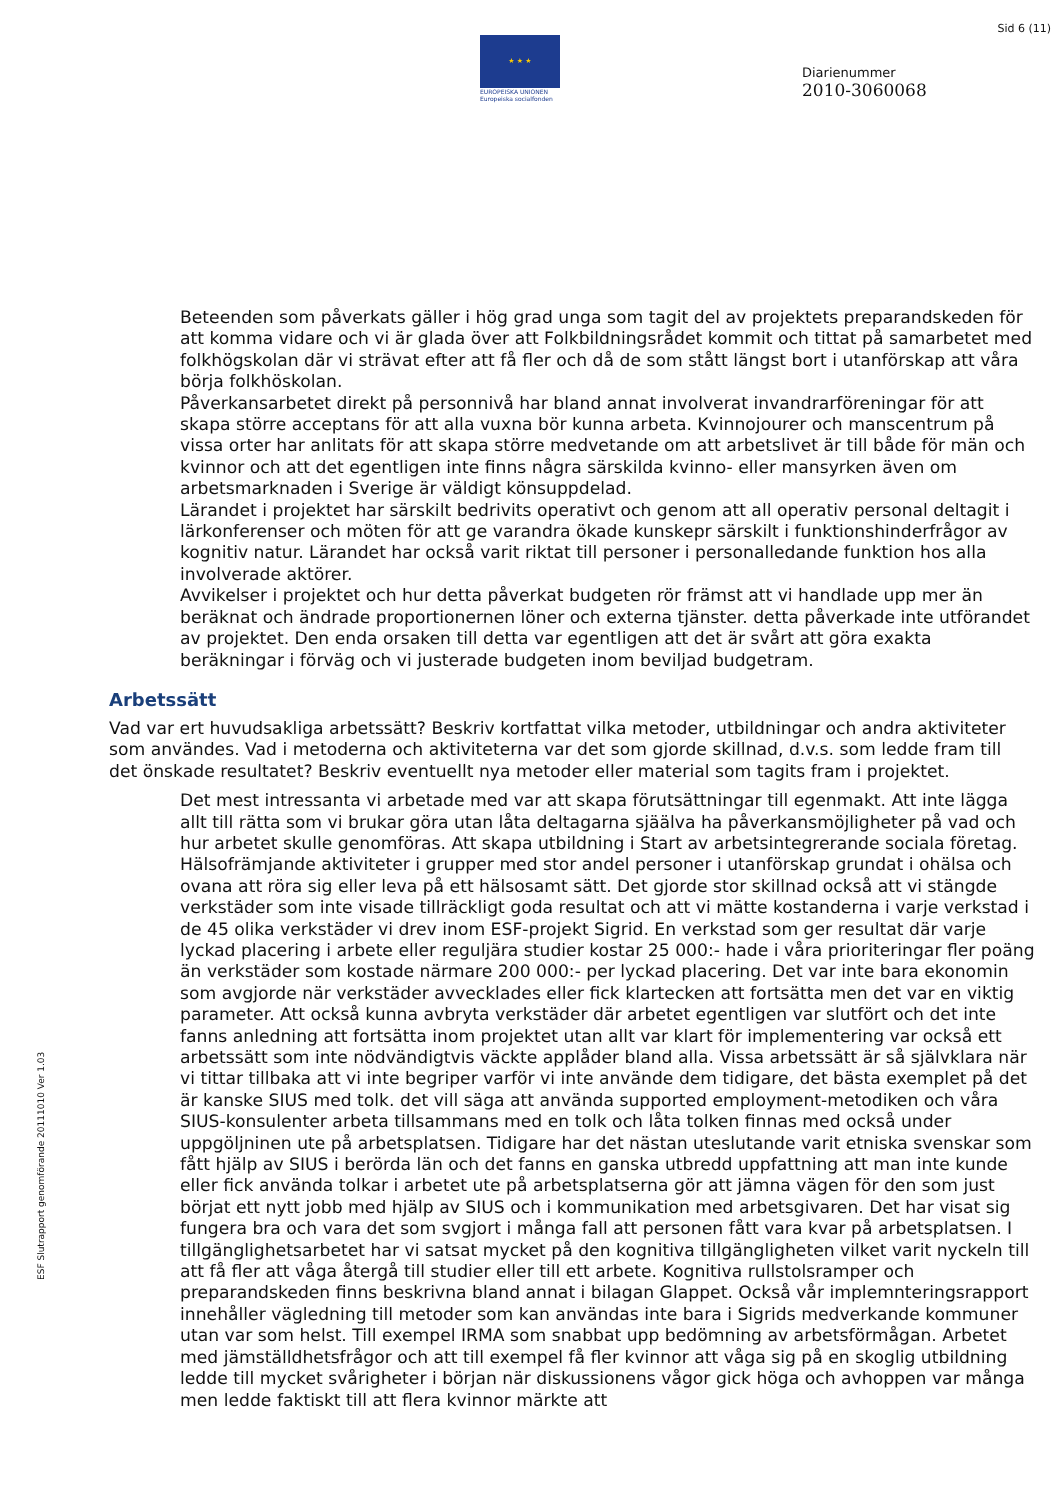Sid 6 (11)
★ ★ ★
EUROPEISKA UNIONEN
Europeiska socialfonden
Diarienummer
2010-3060068
Beteenden som påverkats gäller i hög grad unga som tagit del av projektets preparandskeden för att komma vidare och vi är glada över att Folkbildningsrådet kommit och tittat på samarbetet med folkhögskolan där vi strävat efter att få fler och då de som stått längst bort i utanförskap att våra börja folkhöskolan.
Påverkansarbetet direkt på personnivå har bland annat involverat invandrarföreningar för att skapa större acceptans för att alla vuxna bör kunna arbeta. Kvinnojourer och manscentrum på vissa orter har anlitats för att skapa större medvetande om att arbetslivet är till både för män och kvinnor och att det egentligen inte finns några särskilda kvinno- eller mansyrken även om arbetsmarknaden i Sverige är väldigt könsuppdelad.
Lärandet i projektet har särskilt bedrivits operativt och genom att all operativ personal deltagit i lärkonferenser och möten för att ge varandra ökade kunskepr särskilt i funktionshinderfrågor av kognitiv natur. Lärandet har också varit riktat till personer i personalledande funktion hos alla involverade aktörer.
Avvikelser i projektet och hur detta påverkat budgeten rör främst att vi handlade upp mer än beräknat och ändrade proportionernen löner och externa tjänster. detta påverkade inte utförandet av projektet. Den enda orsaken till detta var egentligen att det är svårt att göra exakta beräkningar i förväg och vi justerade budgeten inom beviljad budgetram.
Arbetssätt
Vad var ert huvudsakliga arbetssätt? Beskriv kortfattat vilka metoder, utbildningar och andra aktiviteter som användes. Vad i metoderna och aktiviteterna var det som gjorde skillnad, d.v.s. som ledde fram till det önskade resultatet? Beskriv eventuellt nya metoder eller material som tagits fram i projektet.
Det mest intressanta vi arbetade med var att skapa förutsättningar till egenmakt. Att inte lägga allt till rätta som vi brukar göra utan låta deltagarna sjäälva ha påverkansmöjligheter på vad och hur arbetet skulle genomföras. Att skapa utbildning i Start av arbetsintegrerande sociala företag. Hälsofrämjande aktiviteter i grupper med stor andel personer i utanförskap grundat i ohälsa och ovana att röra sig eller leva på ett hälsosamt sätt. Det gjorde stor skillnad också att vi stängde verkstäder som inte visade tillräckligt goda resultat och att vi mätte kostanderna i varje verkstad i de 45 olika verkstäder vi drev inom ESF-projekt Sigrid. En verkstad som ger resultat där varje lyckad placering i arbete eller reguljära studier kostar 25 000:- hade i våra prioriteringar fler poäng än verkstäder som kostade närmare 200 000:- per lyckad placering. Det var inte bara ekonomin som avgjorde när verkstäder avvecklades eller fick klartecken att fortsätta men det var en viktig parameter. Att också kunna avbryta verkstäder där arbetet egentligen var slutfört och det inte fanns anledning att fortsätta inom projektet utan allt var klart för implementering var också ett arbetssätt som inte nödvändigtvis väckte applåder bland alla. Vissa arbetssätt är så självklara när vi tittar tillbaka att vi inte begriper varför vi inte använde dem tidigare, det bästa exemplet på det är kanske SIUS med tolk. det vill säga att använda supported employment-metodiken och våra SIUS-konsulenter arbeta tillsammans med en tolk och låta tolken finnas med också under uppgöljninen ute på arbetsplatsen. Tidigare har det nästan uteslutande varit etniska svenskar som fått hjälp av SIUS i berörda län och det fanns en ganska utbredd uppfattning att man inte kunde eller fick använda tolkar i arbetet ute på arbetsplatserna gör att jämna vägen för den som just börjat ett nytt jobb med hjälp av SIUS och i kommunikation med arbetsgivaren. Det har visat sig fungera bra och vara det som svgjort i många fall att personen fått vara kvar på arbetsplatsen. I tillgänglighetsarbetet har vi satsat mycket på den kognitiva tillgängligheten vilket varit nyckeln till att få fler att våga återgå till studier eller till ett arbete. Kognitiva rullstolsramper och preparandskeden finns beskrivna bland annat i bilagan Glappet. Också vår implemnteringsrapport innehåller vägledning till metoder som kan användas inte bara i Sigrids medverkande kommuner utan var som helst. Till exempel IRMA som snabbat upp bedömning av arbetsförmågan. Arbetet med jämställdhetsfrågor och att till exempel få fler kvinnor att våga sig på en skoglig utbildning ledde till mycket svårigheter i början när diskussionens vågor gick höga och avhoppen var många men ledde faktiskt till att flera kvinnor märkte att
ESF Slutrapport genomförande 20111010 Ver 1.03